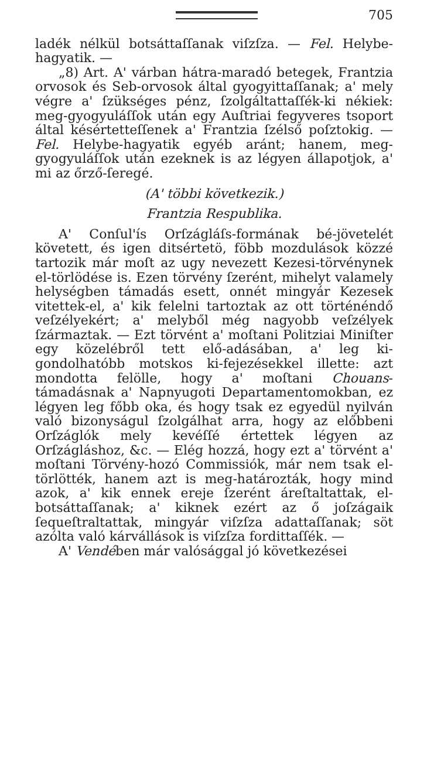705
ladék nélkül botsáttaſſanak viſzſza. — Fel. Helybe-hagyatik. —
„8) Art. A' várban hátra-maradó betegek, Frantzia orvosok és Seb-orvosok által gyogyittaſſanak; a' mely végre a' ſzükséges pénz, ſzolgáltattaſſék-ki nékiek: meg-gyogyuláſſok után egy Auſtriai fegyveres tsoport által késértetteſſenek a' Frantzia ſzélső poſztokig. — Fel. Helybe-hagyatik egyéb aránt; hanem, meg-gyogyuláſſok után ezeknek is az légyen állapotjok, a' mi az őrző-ſeregé.
(A' többi következik.)
Frantzia Respublika.
A' Conſul'ís Orſzágláſs-formának bé-jövetelét követett, és igen ditsértetö, föbb mozdulások közzé tartozik már moſt az ugy nevezett Kezesi-törvénynek el-törlödése is. Ezen törvény ſzerént, mihelyt valamely helységben támadás esett, onnét mingyár Kezesek vitettek-el, a' kik felelni tartoztak az ott történéndő veſzélyekért; a' melyből még nagyobb veſzélyek ſzármaztak. — Ezt törvént a' moſtani Politziai Miniſter egy közelébről tett elő-adásában, a' leg ki-gondolhatóbb motskos ki-fejezésekkel illette: azt mondotta felölle, hogy a' moſtani Chouans-támadásnak a' Napnyugoti Departamentomokban, ez légyen leg főbb oka, és hogy tsak ez egyedül nyilván való bizonyságul ſzolgálhat arra, hogy az előbbeni Orſzáglók mely kevéſſé értettek légyen az Orſzágláshoz, &c. — Elég hozzá, hogy ezt a' törvént a' moſtani Törvény-hozó Commissiók, már nem tsak el-törlötték, hanem azt is meg-határozták, hogy mind azok, a' kik ennek ereje ſzerént áreſtaltattak, el-botsáttaſſanak; a' kiknek ezért az ő joſzágaik ſequeſtraltattak, mingyár viſzſza adattaſſanak; söt azólta való kárvállások is viſzſza fordittaſſék. —
A' Vendében már valósággal jó következései